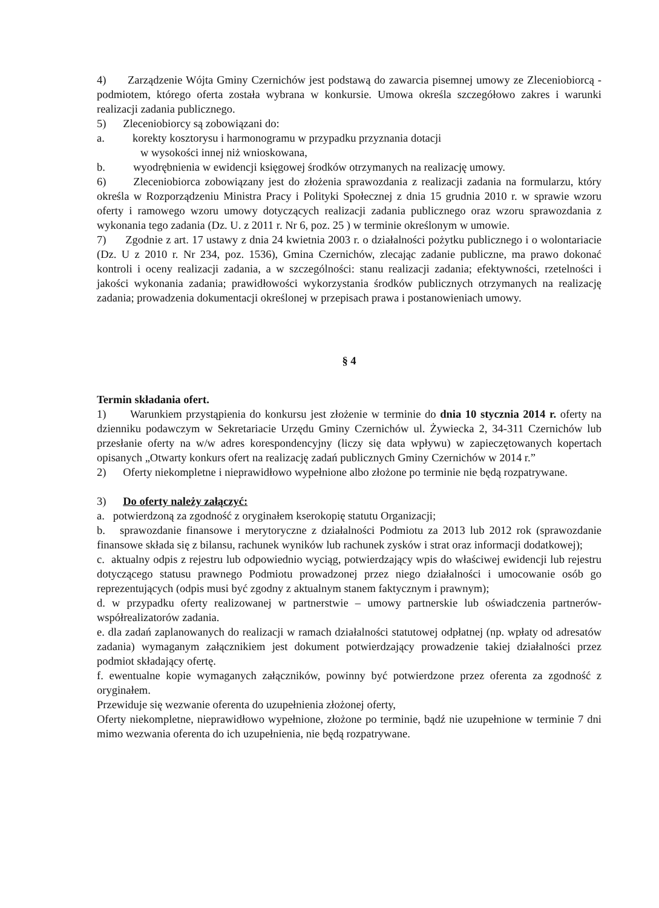4) Zarządzenie Wójta Gminy Czernichów jest podstawą do zawarcia pisemnej umowy ze Zleceniobiorcą - podmiotem, którego oferta została wybrana w konkursie. Umowa określa szczegółowo zakres i warunki realizacji zadania publicznego.
5) Zleceniobiorcy są zobowiązani do:
a. korekty kosztorysu i harmonogramu w przypadku przyznania dotacji
w wysokości innej niż wnioskowana,
b. wyodrębnienia w ewidencji księgowej środków otrzymanych na realizację umowy.
6) Zleceniobiorca zobowiązany jest do złożenia sprawozdania z realizacji zadania na formularzu, który określa w Rozporządzeniu Ministra Pracy i Polityki Społecznej z dnia 15 grudnia 2010 r. w sprawie wzoru oferty i ramowego wzoru umowy dotyczących realizacji zadania publicznego oraz wzoru sprawozdania z wykonania tego zadania (Dz. U. z 2011 r. Nr 6, poz. 25 ) w terminie określonym w umowie.
7) Zgodnie z art. 17 ustawy z dnia 24 kwietnia 2003 r. o działalności pożytku publicznego i o wolontariacie (Dz. U z 2010 r. Nr 234, poz. 1536), Gmina Czernichów, zlecając zadanie publiczne, ma prawo dokonać kontroli i oceny realizacji zadania, a w szczególności: stanu realizacji zadania; efektywności, rzetelności i jakości wykonania zadania; prawidłowości wykorzystania środków publicznych otrzymanych na realizację zadania; prowadzenia dokumentacji określonej w przepisach prawa i postanowieniach umowy.
§ 4
Termin składania ofert.
1) Warunkiem przystąpienia do konkursu jest złożenie w terminie do dnia 10 stycznia 2014 r. oferty na dzienniku podawczym w Sekretariacie Urzędu Gminy Czernichów ul. Żywiecka 2, 34-311 Czernichów lub przesłanie oferty na w/w adres korespondencyjny (liczy się data wpływu) w zapieczętowanych kopertach opisanych „Otwarty konkurs ofert na realizację zadań publicznych Gminy Czernichów w 2014 r.”
2) Oferty niekompletne i nieprawidłowo wypełnione albo złożone po terminie nie będą rozpatrywane.
3) Do oferty należy załączyć:
a. potwierdzoną za zgodność z oryginałem kserokopię statutu Organizacji;
b. sprawozdanie finansowe i merytoryczne z działalności Podmiotu za 2013 lub 2012 rok (sprawozdanie finansowe składa się z bilansu, rachunek wyników lub rachunek zysków i strat oraz informacji dodatkowej);
c. aktualny odpis z rejestru lub odpowiednio wyciąg, potwierdzający wpis do właściwej ewidencji lub rejestru dotyczącego statusu prawnego Podmiotu prowadzonej przez niego działalności i umocowanie osób go reprezentujących (odpis musi być zgodny z aktualnym stanem faktycznym i prawnym);
d. w przypadku oferty realizowanej w partnerstwie – umowy partnerskie lub oświadczenia partnerów- współrealizatorów zadania.
e. dla zadań zaplanowanych do realizacji w ramach działalności statutowej odpłatnej (np. wpłaty od adresatów zadania) wymaganym załącznikiem jest dokument potwierdzający prowadzenie takiej działalności przez podmiot składający ofertę.
f. ewentualne kopie wymaganych załączników, powinny być potwierdzone przez oferenta za zgodność z oryginałem.
Przewiduje się wezwanie oferenta do uzupełnienia złożonej oferty,
Oferty niekompletne, nieprawidłowo wypełnione, złożone po terminie, bądź nie uzupełnione w terminie 7 dni mimo wezwania oferenta do ich uzupełnienia, nie będą rozpatrywane.